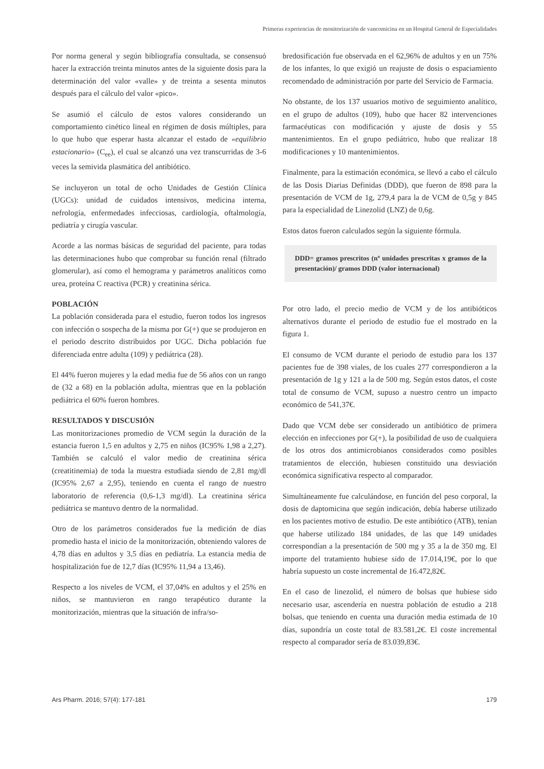Primeras experiencias de monitorización de vancomicina en un Hospital General de Especialidades
Por norma general y según bibliografía consultada, se consensuó hacer la extracción treinta minutos antes de la siguiente dosis para la determinación del valor «valle» y de treinta a sesenta minutos después para el cálculo del valor «pico».
Se asumió el cálculo de estos valores considerando un comportamiento cinético lineal en régimen de dosis múltiples, para lo que hubo que esperar hasta alcanzar el estado de «equilibrio estacionario» (C<sub>ee</sub>), el cual se alcanzó una vez transcurridas de 3-6 veces la semivida plasmática del antibiótico.
Se incluyeron un total de ocho Unidades de Gestión Clínica (UGCs): unidad de cuidados intensivos, medicina interna, nefrología, enfermedades infecciosas, cardiología, oftalmología, pediatría y cirugía vascular.
Acorde a las normas básicas de seguridad del paciente, para todas las determinaciones hubo que comprobar su función renal (filtrado glomerular), así como el hemograma y parámetros analíticos como urea, proteína C reactiva (PCR) y creatinina sérica.
POBLACIÓN
La población considerada para el estudio, fueron todos los ingresos con infección o sospecha de la misma por G(+) que se produjeron en el periodo descrito distribuidos por UGC. Dicha población fue diferenciada entre adulta (109) y pediátrica (28).
El 44% fueron mujeres y la edad media fue de 56 años con un rango de (32 a 68) en la población adulta, mientras que en la población pediátrica el 60% fueron hombres.
RESULTADOS Y DISCUSIÓN
Las monitorizaciones promedio de VCM según la duración de la estancia fueron 1,5 en adultos y 2,75 en niños (IC95% 1,98 a 2,27). También se calculó el valor medio de creatinina sérica (creatitinemia) de toda la muestra estudiada siendo de 2,81 mg/dl (IC95% 2,67 a 2,95), teniendo en cuenta el rango de nuestro laboratorio de referencia (0,6-1,3 mg/dl). La creatinina sérica pediátrica se mantuvo dentro de la normalidad.
Otro de los parámetros considerados fue la medición de días promedio hasta el inicio de la monitorización, obteniendo valores de 4,78 días en adultos y 3,5 días en pediatría. La estancia media de hospitalización fue de 12,7 días (IC95% 11,94 a 13,46).
Respecto a los niveles de VCM, el 37,04% en adultos y el 25% en niños, se mantuvieron en rango terapéutico durante la monitorización, mientras que la situación de infra/so-
bredosificación fue observada en el 62,96% de adultos y en un 75% de los infantes, lo que exigió un reajuste de dosis o espaciamiento recomendado de administración por parte del Servicio de Farmacia.
No obstante, de los 137 usuarios motivo de seguimiento analítico, en el grupo de adultos (109), hubo que hacer 82 intervenciones farmacéuticas con modificación y ajuste de dosis y 55 mantenimientos. En el grupo pediátrico, hubo que realizar 18 modificaciones y 10 mantenimientos.
Finalmente, para la estimación económica, se llevó a cabo el cálculo de las Dosis Diarias Definidas (DDD), que fueron de 898 para la presentación de VCM de 1g, 279,4 para la de VCM de 0,5g y 845 para la especialidad de Linezolid (LNZ) de 0,6g.
Estos datos fueron calculados según la siguiente fórmula.
DDD= gramos prescritos (nº unidades prescritas x gramos de la presentación)/ gramos DDD (valor internacional)
Por otro lado, el precio medio de VCM y de los antibióticos alternativos durante el periodo de estudio fue el mostrado en la figura 1.
El consumo de VCM durante el periodo de estudio para los 137 pacientes fue de 398 viales, de los cuales 277 correspondieron a la presentación de 1g y 121 a la de 500 mg. Según estos datos, el coste total de consumo de VCM, supuso a nuestro centro un impacto económico de 541,37€.
Dado que VCM debe ser considerado un antibiótico de primera elección en infecciones por G(+), la posibilidad de uso de cualquiera de los otros dos antimicrobianos considerados como posibles tratamientos de elección, hubiesen constituido una desviación económica significativa respecto al comparador.
Simultáneamente fue calculándose, en función del peso corporal, la dosis de daptomicina que según indicación, debía haberse utilizado en los pacientes motivo de estudio. De este antibiótico (ATB), tenían que haberse utilizado 184 unidades, de las que 149 unidades correspondían a la presentación de 500 mg y 35 a la de 350 mg. El importe del tratamiento hubiese sido de 17.014,19€, por lo que habría supuesto un coste incremental de 16.472,82€.
En el caso de linezolid, el número de bolsas que hubiese sido necesario usar, ascendería en nuestra población de estudio a 218 bolsas, que teniendo en cuenta una duración media estimada de 10 días, supondría un coste total de 83.581,2€. El coste incremental respecto al comparador sería de 83.039,83€.
Ars Pharm. 2016; 57(4): 177-181 179